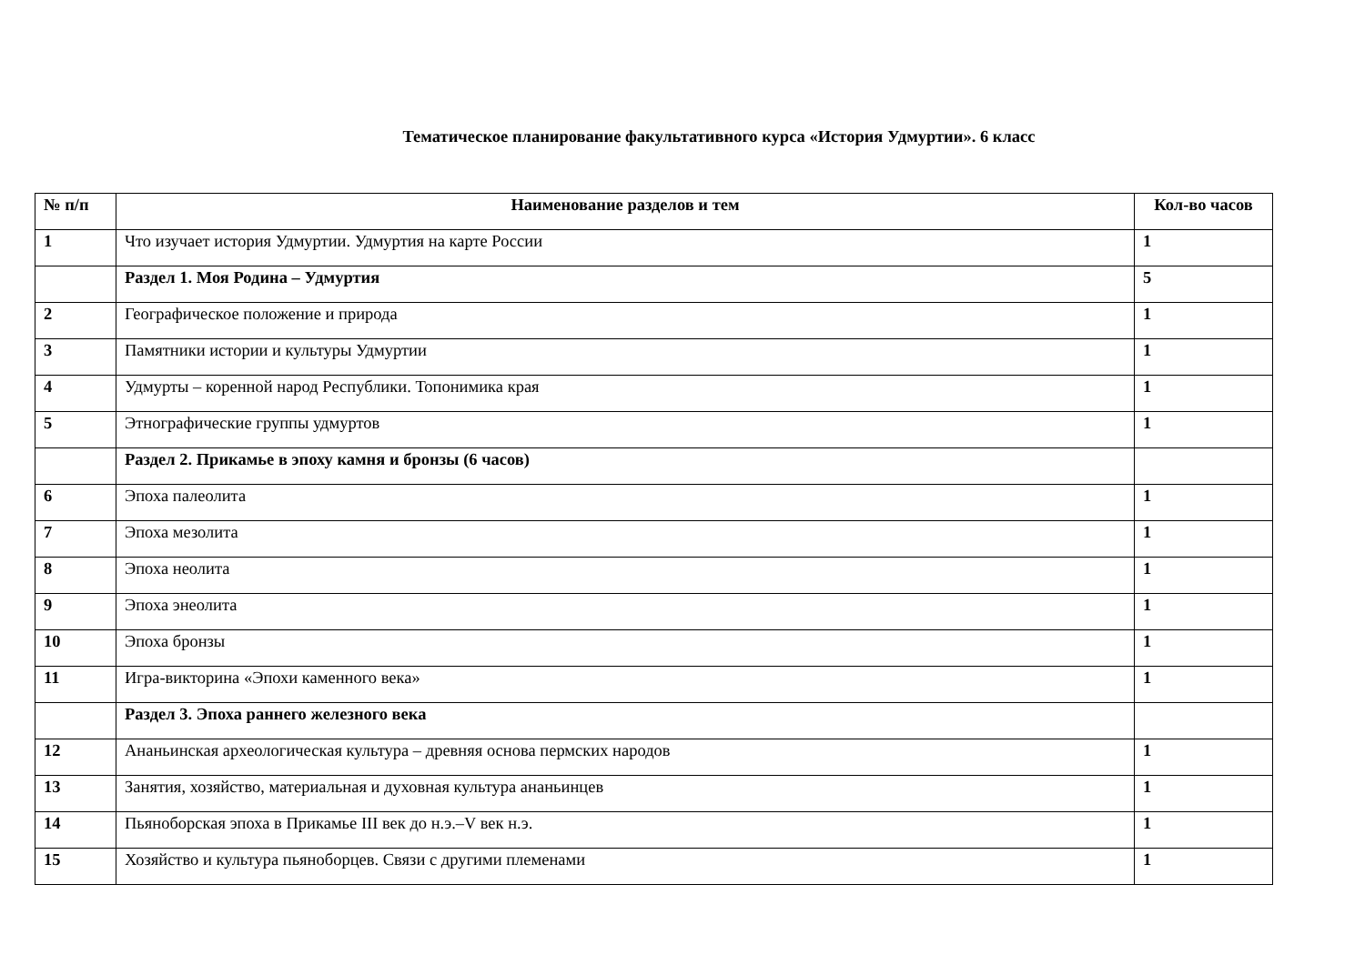Тематическое планирование факультативного курса «История Удмуртии». 6 класс
| № п/п | Наименование разделов и тем | Кол-во часов |
| --- | --- | --- |
| 1 | Что изучает история Удмуртии. Удмуртия на карте России | 1 |
| | Раздел 1. Моя Родина – Удмуртия | 5 |
| 2 | Географическое положение и природа | 1 |
| 3 | Памятники истории и культуры Удмуртии | 1 |
| 4 | Удмурты – коренной народ Республики. Топонимика края | 1 |
| 5 | Этнографические группы удмуртов | 1 |
| | Раздел 2. Прикамье в эпоху камня и бронзы (6 часов) | |
| 6 | Эпоха палеолита | 1 |
| 7 | Эпоха мезолита | 1 |
| 8 | Эпоха неолита | 1 |
| 9 | Эпоха энеолита | 1 |
| 10 | Эпоха бронзы | 1 |
| 11 | Игра-викторина «Эпохи каменного века» | 1 |
| | Раздел 3. Эпоха раннего железного века | |
| 12 | Ананьинская археологическая культура – древняя основа пермских народов | 1 |
| 13 | Занятия, хозяйство, материальная и духовная культура ананьинцев | 1 |
| 14 | Пьяноборская эпоха в Прикамье III век до н.э.–V век н.э. | 1 |
| 15 | Хозяйство и культура пьяноборцев. Связи с другими племенами | 1 |